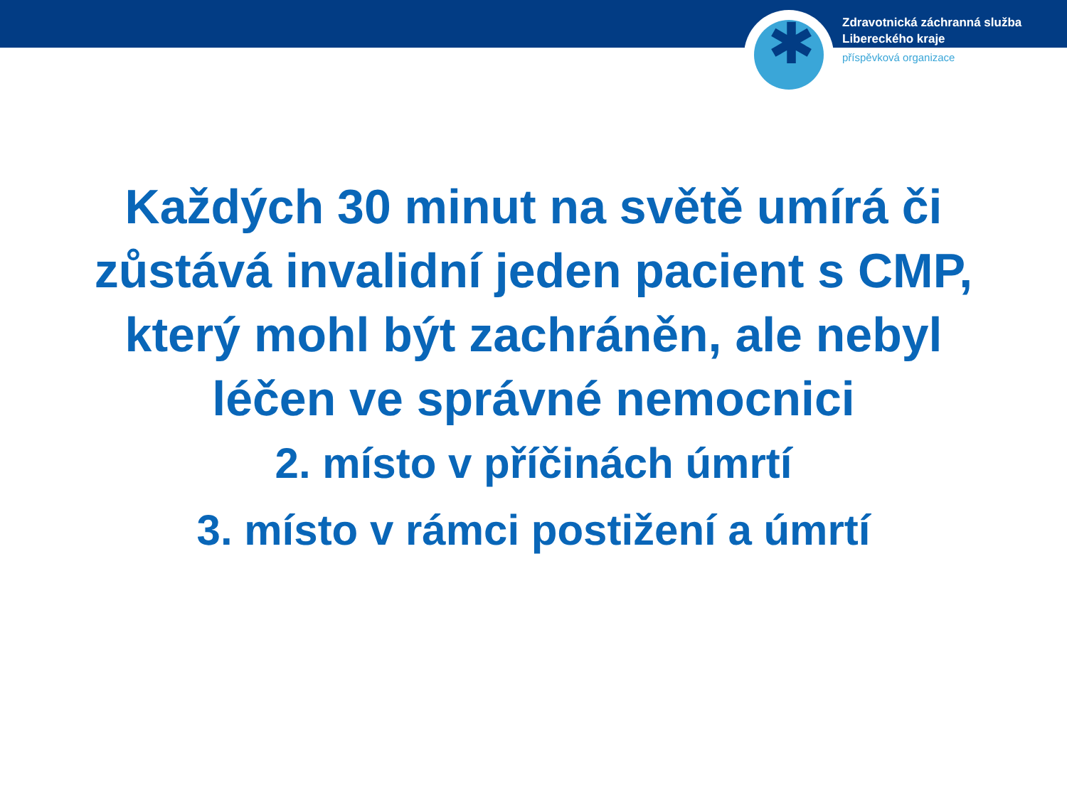✱
Zdravotnická záchranná služba
Libereckého kraje
příspěvková organizace
Každých 30 minut na světě umírá či
zůstává invalidní jeden pacient s CMP,
který mohl být zachráněn, ale nebyl
léčen ve správné nemocnici
2. místo v příčinách úmrtí
3. místo v rámci postižení a úmrtí